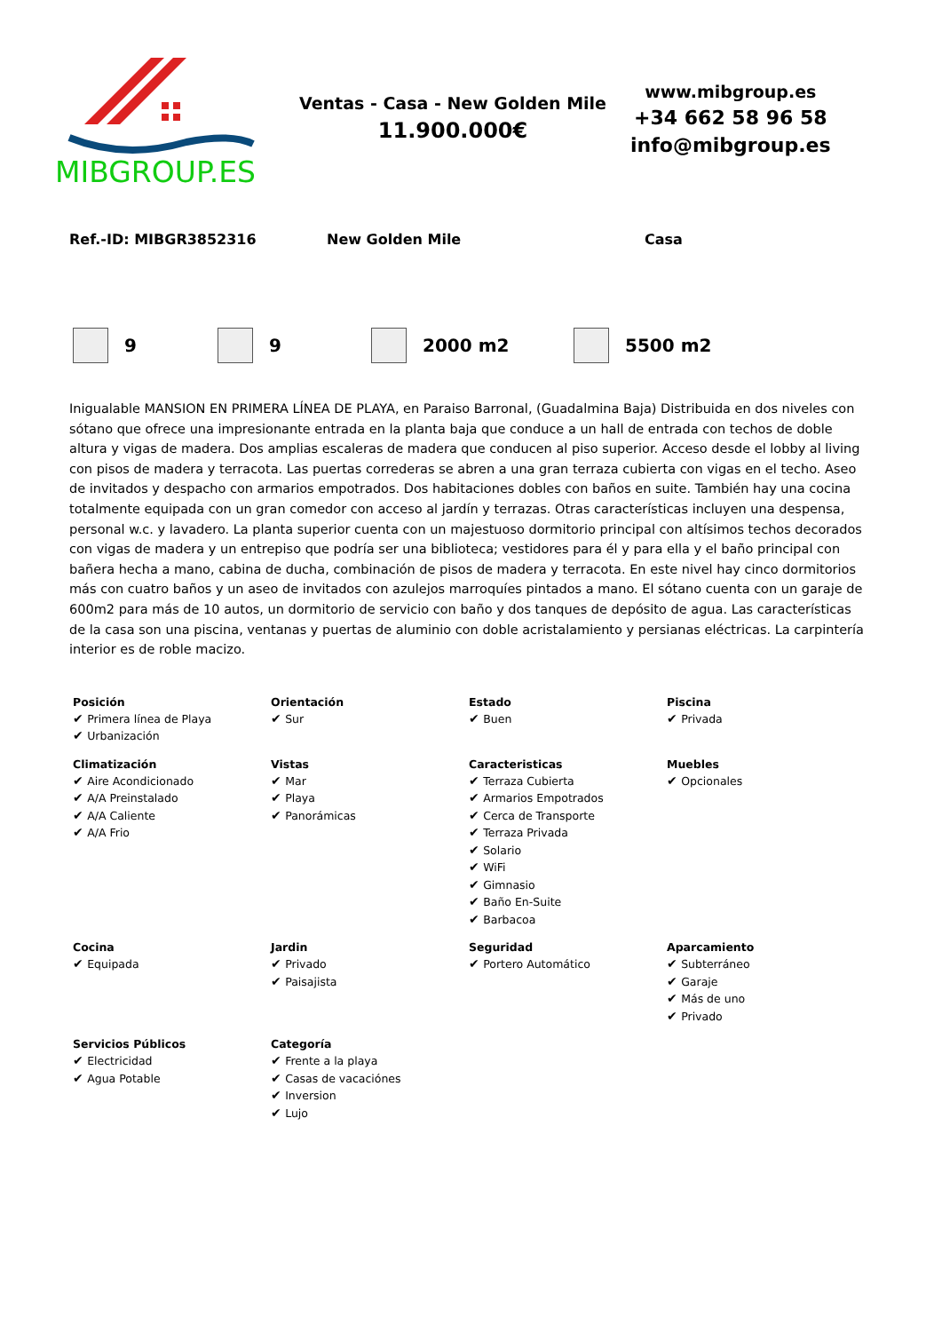MIBGROUP.ES
Ventas - Casa - New Golden Mile
11.900.000€
www.mibgroup.es
+34 662 58 96 58
info@mibgroup.es
Ref.-ID: MIBGR3852316 New Golden Mile Casa
9 9 2000 m2 5500 m2
Inigualable MANSION EN PRIMERA LÍNEA DE PLAYA, en Paraiso Barronal, (Guadalmina Baja) Distribuida en dos niveles con sótano que ofrece una impresionante entrada en la planta baja que conduce a un hall de entrada con techos de doble altura y vigas de madera. Dos amplias escaleras de madera que conducen al piso superior. Acceso desde el lobby al living con pisos de madera y terracota. Las puertas correderas se abren a una gran terraza cubierta con vigas en el techo. Aseo de invitados y despacho con armarios empotrados. Dos habitaciones dobles con baños en suite. También hay una cocina totalmente equipada con un gran comedor con acceso al jardín y terrazas. Otras características incluyen una despensa, personal w.c. y lavadero. La planta superior cuenta con un majestuoso dormitorio principal con altísimos techos decorados con vigas de madera y un entrepiso que podría ser una biblioteca; vestidores para él y para ella y el baño principal con bañera hecha a mano, cabina de ducha, combinación de pisos de madera y terracota. En este nivel hay cinco dormitorios más con cuatro baños y un aseo de invitados con azulejos marroquíes pintados a mano. El sótano cuenta con un garaje de 600m2 para más de 10 autos, un dormitorio de servicio con baño y dos tanques de depósito de agua. Las características de la casa son una piscina, ventanas y puertas de aluminio con doble acristalamiento y persianas eléctricas. La carpintería interior es de roble macizo.
| Posición Primera línea de Playa Urbanización | Orientación Sur | Estado Buen | Piscina Privada |
| Climatización Aire Acondicionado A/A Preinstalado A/A Caliente A/A Frio | Vistas Mar Playa Panorámicas | Caracteristicas Terraza Cubierta Armarios Empotrados Cerca de Transporte Terraza Privada Solario WiFi Gimnasio Baño En-Suite Barbacoa | Muebles Opcionales |
| Cocina Equipada | Jardin Privado Paisajista | Seguridad Portero Automático | Aparcamiento Subterráneo Garaje Más de uno Privado |
| Servicios Públicos Electricidad Agua Potable | Categoría Frente a la playa Casas de vacaciónes Inversion Lujo | | |